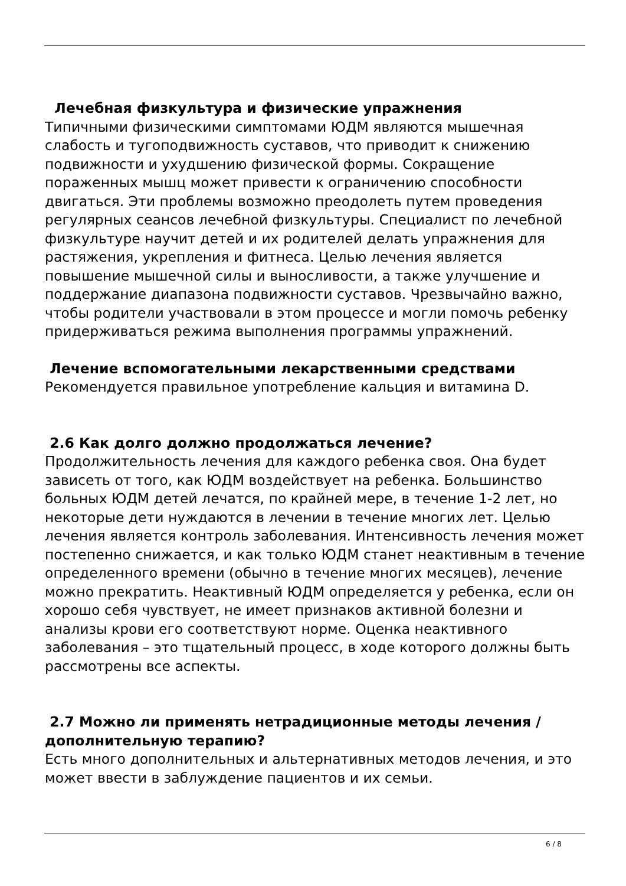Лечебная физкультура и физические упражнения
Типичными физическими симптомами ЮДМ являются мышечная слабость и тугоподвижность суставов, что приводит к снижению подвижности и ухудшению физической формы. Сокращение пораженных мышц может привести к ограничению способности двигаться. Эти проблемы возможно преодолеть путем проведения регулярных сеансов лечебной физкультуры. Специалист по лечебной физкультуре научит детей и их родителей делать упражнения для растяжения, укрепления и фитнеса. Целью лечения является повышение мышечной силы и выносливости, а также улучшение и поддержание диапазона подвижности суставов. Чрезвычайно важно, чтобы родители участвовали в этом процессе и могли помочь ребенку придерживаться режима выполнения программы упражнений.
Лечение вспомогательными лекарственными средствами
Рекомендуется правильное употребление кальция и витамина D.
2.6 Как долго должно продолжаться лечение?
Продолжительность лечения для каждого ребенка своя. Она будет зависеть от того, как ЮДМ воздействует на ребенка. Большинство больных ЮДМ детей лечатся, по крайней мере, в течение 1-2 лет, но некоторые дети нуждаются в лечении в течение многих лет. Целью лечения является контроль заболевания. Интенсивность лечения может постепенно снижается, и как только ЮДМ станет неактивным в течение определенного времени (обычно в течение многих месяцев), лечение можно прекратить. Неактивный ЮДМ определяется у ребенка, если он хорошо себя чувствует, не имеет признаков активной болезни и анализы крови его соответствуют норме. Оценка неактивного заболевания – это тщательный процесс, в ходе которого должны быть рассмотрены все аспекты.
2.7 Можно ли применять нетрадиционные методы лечения / дополнительную терапию?
Есть много дополнительных и альтернативных методов лечения, и это может ввести в заблуждение пациентов и их семьи.
6 / 8